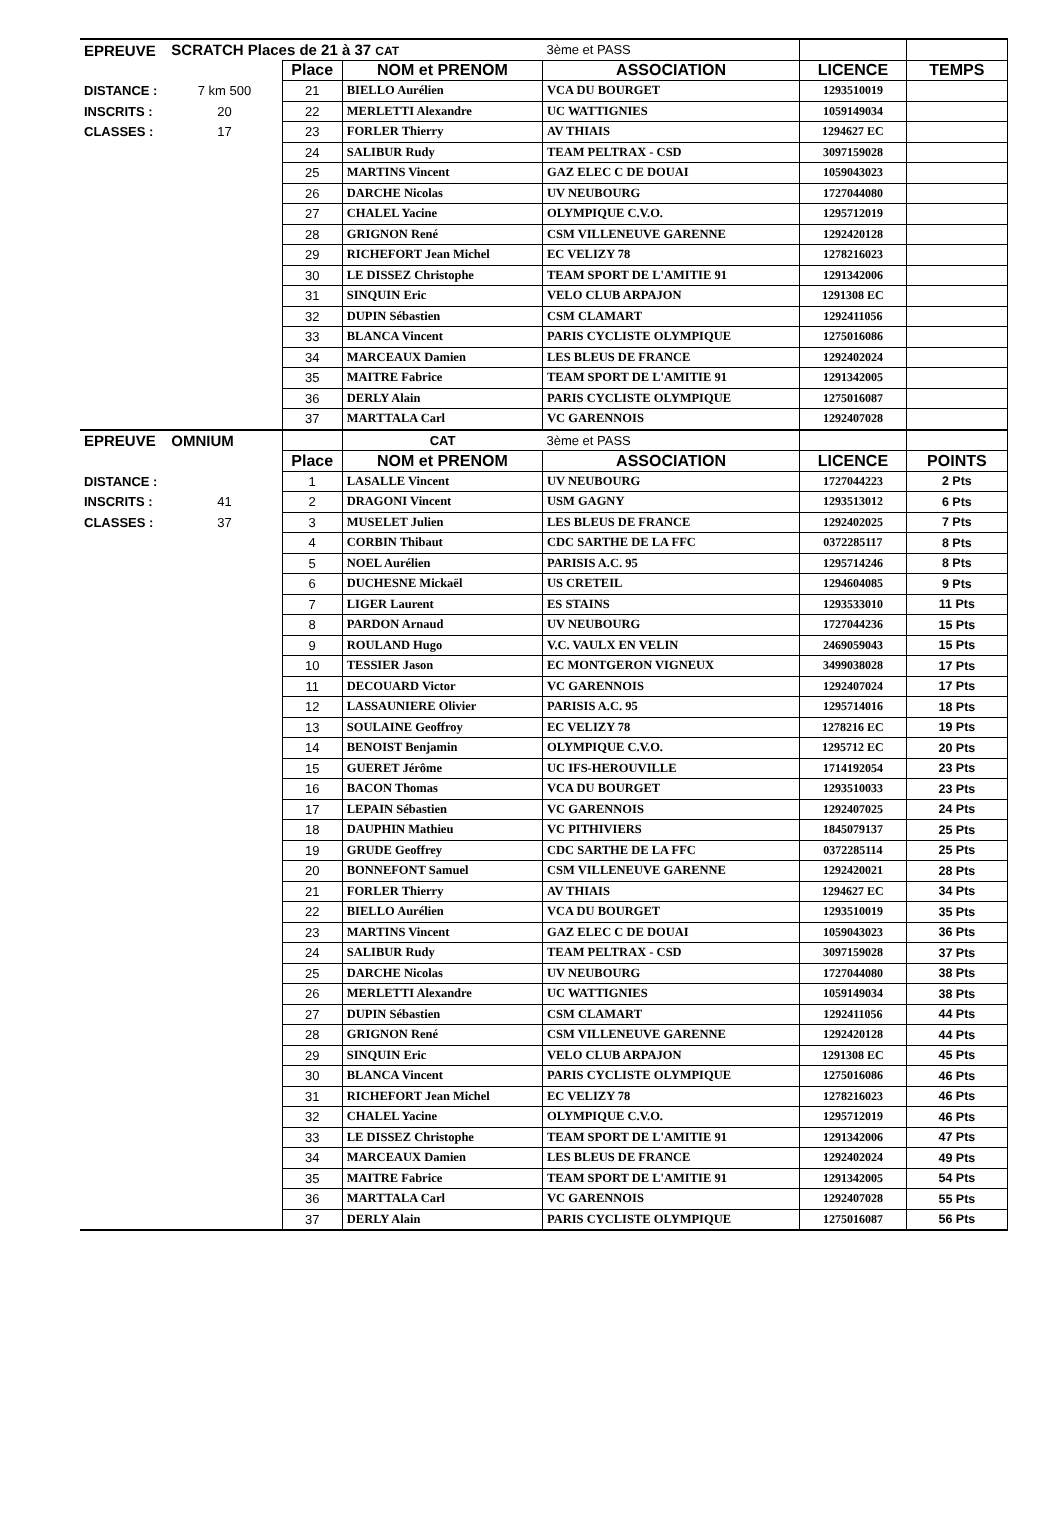| EPREUVE | SCRATCH Places de 21 à 37 CAT | | | 3ème et PASS | | |
| | | Place | NOM et PRENOM | ASSOCIATION | LICENCE | TEMPS |
| DISTANCE : | 7 km 500 | 21 | BIELLO Aurélien | VCA DU BOURGET | 1293510019 | |
| INSCRITS : | 20 | 22 | MERLETTI Alexandre | UC WATTIGNIES | 1059149034 | |
| CLASSES : | 17 | 23 | FORLER Thierry | AV THIAIS | 1294627 EC | |
| | | 24 | SALIBUR Rudy | TEAM PELTRAX - CSD | 3097159028 | |
| | | 25 | MARTINS Vincent | GAZ ELEC C DE DOUAI | 1059043023 | |
| | | 26 | DARCHE Nicolas | UV NEUBOURG | 1727044080 | |
| | | 27 | CHALEL Yacine | OLYMPIQUE C.V.O. | 1295712019 | |
| | | 28 | GRIGNON René | CSM VILLENEUVE GARENNE | 1292420128 | |
| | | 29 | RICHEFORT Jean Michel | EC VELIZY 78 | 1278216023 | |
| | | 30 | LE DISSEZ Christophe | TEAM SPORT DE L'AMITIE 91 | 1291342006 | |
| | | 31 | SINQUIN Eric | VELO CLUB ARPAJON | 1291308 EC | |
| | | 32 | DUPIN Sébastien | CSM CLAMART | 1292411056 | |
| | | 33 | BLANCA Vincent | PARIS CYCLISTE OLYMPIQUE | 1275016086 | |
| | | 34 | MARCEAUX Damien | LES BLEUS DE FRANCE | 1292402024 | |
| | | 35 | MAITRE Fabrice | TEAM SPORT DE L'AMITIE 91 | 1291342005 | |
| | | 36 | DERLY Alain | PARIS CYCLISTE OLYMPIQUE | 1275016087 | |
| | | 37 | MARTTALA Carl | VC GARENNOIS | 1292407028 | |
| EPREUVE | OMNIUM | | CAT | 3ème et PASS | | |
| | | Place | NOM et PRENOM | ASSOCIATION | LICENCE | POINTS |
| DISTANCE : | | 1 | LASALLE Vincent | UV NEUBOURG | 1727044223 | 2 Pts |
| INSCRITS : | 41 | 2 | DRAGONI Vincent | USM GAGNY | 1293513012 | 6 Pts |
| CLASSES : | 37 | 3 | MUSELET Julien | LES BLEUS DE FRANCE | 1292402025 | 7 Pts |
| | | 4 | CORBIN Thibaut | CDC SARTHE DE LA FFC | 0372285117 | 8 Pts |
| | | 5 | NOEL Aurélien | PARISIS A.C. 95 | 1295714246 | 8 Pts |
| | | 6 | DUCHESNE Mickaël | US CRETEIL | 1294604085 | 9 Pts |
| | | 7 | LIGER Laurent | ES STAINS | 1293533010 | 11 Pts |
| | | 8 | PARDON Arnaud | UV NEUBOURG | 1727044236 | 15 Pts |
| | | 9 | ROULAND Hugo | V.C. VAULX EN VELIN | 2469059043 | 15 Pts |
| | | 10 | TESSIER Jason | EC MONTGERON VIGNEUX | 3499038028 | 17 Pts |
| | | 11 | DECOUARD Victor | VC GARENNOIS | 1292407024 | 17 Pts |
| | | 12 | LASSAUNIERE Olivier | PARISIS A.C. 95 | 1295714016 | 18 Pts |
| | | 13 | SOULAINE Geoffroy | EC VELIZY 78 | 1278216 EC | 19 Pts |
| | | 14 | BENOIST Benjamin | OLYMPIQUE C.V.O. | 1295712 EC | 20 Pts |
| | | 15 | GUERET Jérôme | UC IFS-HEROUVILLE | 1714192054 | 23 Pts |
| | | 16 | BACON Thomas | VCA DU BOURGET | 1293510033 | 23 Pts |
| | | 17 | LEPAIN Sébastien | VC GARENNOIS | 1292407025 | 24 Pts |
| | | 18 | DAUPHIN Mathieu | VC PITHIVIERS | 1845079137 | 25 Pts |
| | | 19 | GRUDE Geoffrey | CDC SARTHE DE LA FFC | 0372285114 | 25 Pts |
| | | 20 | BONNEFONT Samuel | CSM VILLENEUVE GARENNE | 1292420021 | 28 Pts |
| | | 21 | FORLER Thierry | AV THIAIS | 1294627 EC | 34 Pts |
| | | 22 | BIELLO Aurélien | VCA DU BOURGET | 1293510019 | 35 Pts |
| | | 23 | MARTINS Vincent | GAZ ELEC C DE DOUAI | 1059043023 | 36 Pts |
| | | 24 | SALIBUR Rudy | TEAM PELTRAX - CSD | 3097159028 | 37 Pts |
| | | 25 | DARCHE Nicolas | UV NEUBOURG | 1727044080 | 38 Pts |
| | | 26 | MERLETTI Alexandre | UC WATTIGNIES | 1059149034 | 38 Pts |
| | | 27 | DUPIN Sébastien | CSM CLAMART | 1292411056 | 44 Pts |
| | | 28 | GRIGNON René | CSM VILLENEUVE GARENNE | 1292420128 | 44 Pts |
| | | 29 | SINQUIN Eric | VELO CLUB ARPAJON | 1291308 EC | 45 Pts |
| | | 30 | BLANCA Vincent | PARIS CYCLISTE OLYMPIQUE | 1275016086 | 46 Pts |
| | | 31 | RICHEFORT Jean Michel | EC VELIZY 78 | 1278216023 | 46 Pts |
| | | 32 | CHALEL Yacine | OLYMPIQUE C.V.O. | 1295712019 | 46 Pts |
| | | 33 | LE DISSEZ Christophe | TEAM SPORT DE L'AMITIE 91 | 1291342006 | 47 Pts |
| | | 34 | MARCEAUX Damien | LES BLEUS DE FRANCE | 1292402024 | 49 Pts |
| | | 35 | MAITRE Fabrice | TEAM SPORT DE L'AMITIE 91 | 1291342005 | 54 Pts |
| | | 36 | MARTTALA Carl | VC GARENNOIS | 1292407028 | 55 Pts |
| | | 37 | DERLY Alain | PARIS CYCLISTE OLYMPIQUE | 1275016087 | 56 Pts |